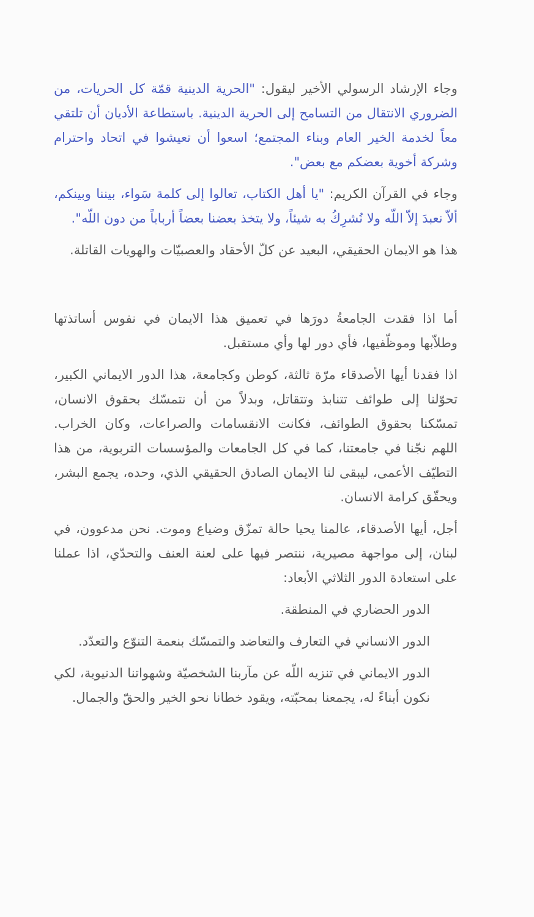وجاء الإرشاد الرسولي الأخير ليقول: "الحرية الدينية قمّة كل الحريات، من الضروري الانتقال من التسامح إلى الحرية الدينية. باستطاعة الأديان أن تلتقي معاً لخدمة الخير العام وبناء المجتمع؛ اسعوا أن تعيشوا في اتحاد واحترام وشركة أخوية بعضكم مع بعض".
وجاء في القرآن الكريم: "يا أهل الكتاب، تعالوا إلى كلمة سَواء، بيننا وبينكم، ألاّ نعبدَ إلاّ اللّه ولا نُشرِكُ به شيئاً، ولا يتخذ بعضنا بعضاً أرباباً من دون اللّه".
هذا هو الايمان الحقيقي، البعيد عن كلّ الأحقاد والعصبيّات والهويات القاتلة.
أما اذا فقدت الجامعةُ دورَها في تعميق هذا الايمان في نفوس أساتذتها وطلاّبها وموظّفيها، فأي دور لها وأي مستقبل.
اذا فقدنا أيها الأصدقاء مرّة ثالثة، كوطن وكجامعة، هذا الدور الايماني الكبير، تحوّلنا إلى طوائف تتنابذ وتتقاتل، وبدلاً من أن نتمسّك بحقوق الانسان، تمسّكنا بحقوق الطوائف، فكانت الانقسامات والصراعات، وكان الخراب. اللهم نجّنا في جامعتنا، كما في كل الجامعات والمؤسسات التربوية، من هذا التطيّف الأعمى، ليبقى لنا الايمان الصادق الحقيقي الذي، وحده، يجمع البشر، ويحقّق كرامة الانسان.
أجل، أيها الأصدقاء، عالمنا يحيا حالة تمزّق وضياع وموت. نحن مدعوون، في لبنان، إلى مواجهة مصيرية، ننتصر فيها على لعنة العنف والتحدّي، اذا عملنا على استعادة الدور الثلاثي الأبعاد:
الدور الحضاري في المنطقة.
الدور الانساني في التعارف والتعاضد والتمسّك بنعمة التنوّع والتعدّد.
الدور الايماني في تنزيه اللّه عن مآربنا الشخصيّة وشهواتنا الدنيوية، لكي نكون أبناءً له، يجمعنا بمحبّته، ويقود خطانا نحو الخير والحقّ والجمال.